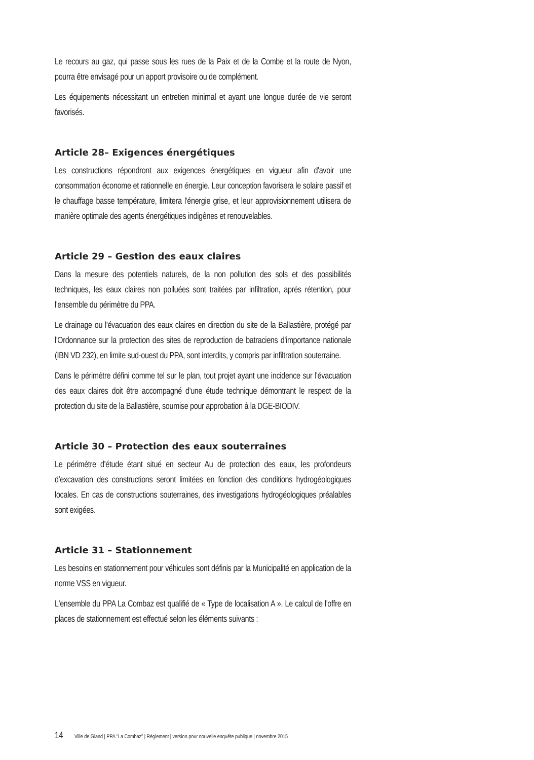Le recours au gaz, qui passe sous les rues de la Paix et de la Combe et la route de Nyon, pourra être envisagé pour un apport provisoire ou de complément.
Les équipements nécessitant un entretien minimal et ayant une longue durée de vie seront favorisés.
Article 28– Exigences énergétiques
Les constructions répondront aux exigences énergétiques en vigueur afin d'avoir une consommation économe et rationnelle en énergie. Leur conception favorisera le solaire passif et le chauffage basse température, limitera l'énergie grise, et leur approvisionnement utilisera de manière optimale des agents énergétiques indigènes et renouvelables.
Article 29 – Gestion des eaux claires
Dans la mesure des potentiels naturels, de la non pollution des sols et des possibilités techniques, les eaux claires non polluées sont traitées par infiltration, après rétention, pour l'ensemble du périmètre du PPA.
Le drainage ou l'évacuation des eaux claires en direction du site de la Ballastière, protégé par l'Ordonnance sur la protection des sites de reproduction de batraciens d'importance nationale (IBN VD 232), en limite sud-ouest du PPA, sont interdits, y compris par infiltration souterraine.
Dans le périmètre défini comme tel sur le plan, tout projet ayant une incidence sur l'évacuation des eaux claires doit être accompagné d'une étude technique démontrant le respect de la protection du site de la Ballastière, soumise pour approbation à la DGE-BIODIV.
Article 30 – Protection des eaux souterraines
Le périmètre d'étude étant situé en secteur Au de protection des eaux, les profondeurs d'excavation des constructions seront limitées en fonction des conditions hydrogéologiques locales. En cas de constructions souterraines, des investigations hydrogéologiques préalables sont exigées.
Article 31 – Stationnement
Les besoins en stationnement pour véhicules sont définis par la Municipalité en application de la norme VSS en vigueur.
L'ensemble du PPA La Combaz est qualifié de « Type de localisation A ». Le calcul de l'offre en places de stationnement est effectué selon les éléments suivants :
14 Ville de Gland | PPA "La Combaz" | Règlement | version pour nouvelle enquête publique | novembre 2015